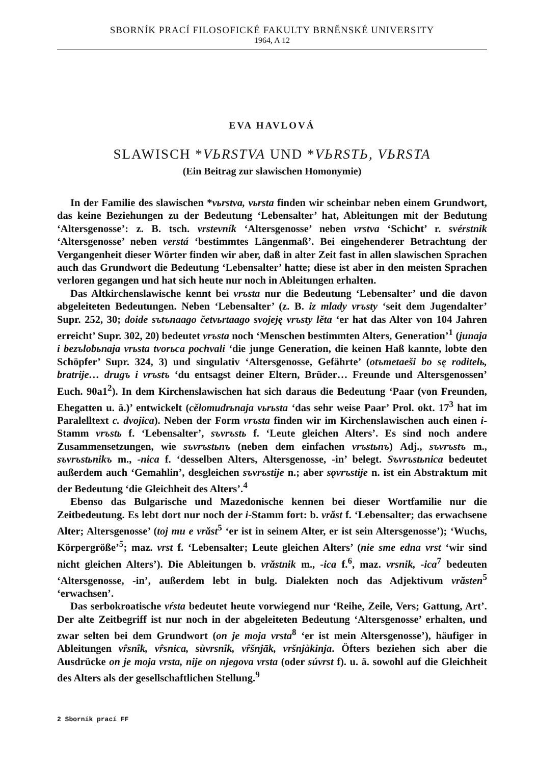SBORNÍK PRACÍ FILOSOFICKÉ FAKULTY BRNĚNSKÉ UNIVERSITY
1964, A 12
EVA HAVLOVÁ
SLAWISCH *VЬRSTVA UND *VЬRSTЬ, VЬRSTA
(Ein Beitrag zur slawischen Homonymie)
In der Familie des slawischen *vьrstva, vьrsta finden wir scheinbar neben einem Grundwort, das keine Beziehungen zu der Bedeutung ‘Lebensalter’ hat, Ableitungen mit der Bedutung ‘Altersgenosse’: z. B. tsch. vrstevník ‘Altersgenosse’ neben vrstva ‘Schicht’ r. svérstnik ‘Altersgenosse’ neben verstá ‘bestimmtes Längenmaß’. Bei eingehenderer Betrachtung der Vergangenheit dieser Wörter finden wir aber, daß in alter Zeit fast in allen slawischen Sprachen auch das Grundwort die Bedeutung ‘Lebensalter’ hatte; diese ist aber in den meisten Sprachen verloren gegangen und hat sich heute nur noch in Ableitungen erhalten.
Das Altkirchenslawische kennt bei vrъsta nur die Bedeutung ‘Lebensalter’ und die davon abgeleiteten Bedeutungen. Neben ‘Lebensalter’ (z. B. iz mlady vrъsty ‘seit dem Jugendalter’ Supr. 252, 30; doide sъtъnaago četvьrtaago svojeję vrъsty lěta ‘er hat das Alter von 104 Jahren erreicht’ Supr. 302, 20) bedeutet vrъsta noch ‘Menschen bestimmten Alters, Generation’<sup>1</sup> (junaja i bezъlobьnaja vrьsta tvorьca pochvali ‘die junge Generation, die keinen Haß kannte, lobte den Schöpfer’ Supr. 324, 3) und singulativ ‘Altersgenosse, Gefährte’ (otъmetaeši bo sę roditelь, bratrije… drugъ i vrъstъ ‘du entsagst deiner Eltern, Brüder… Freunde und Altersgenossen’ Euch. 90a1<sup>2</sup>). In dem Kirchenslawischen hat sich daraus die Bedeutung ‘Paar (von Freunden, Ehegatten u. ä.)’ entwickelt (cělomudrьnaja vьrьsta ‘das sehr weise Paar’ Prol. okt. 17<sup>3</sup> hat im Paralelltext c. dvojica). Neben der Form vrъsta finden wir im Kirchenslawischen auch einen i-Stamm vrъstь f. ‘Lebensalter’, sъvrъstь f. ‘Leute gleichen Alters’. Es sind noch andere Zusammensetzungen, wie sъvrъstьnъ (neben dem einfachen vrъstьnъ) Adj., sъvrъstъ m., sъvrъstьnikъ m., -nica f. ‘desselben Alters, Altersgenosse, -in’ belegt. Sъvrъstьnica bedeutet außerdem auch ‘Gemahlin’, desgleichen sъvrъstije n.; aber sǫvrъstije n. ist ein Abstraktum mit der Bedeutung ‘die Gleichheit des Alters’.<sup>4</sup>
Ebenso das Bulgarische und Mazedonische kennen bei dieser Wortfamilie nur die Zeitbedeutung. Es lebt dort nur noch der i-Stamm fort: b. vrăst f. ‘Lebensalter; das erwachsene Alter; Altersgenosse’ (toj mu e vrăst<sup>5</sup> ‘er ist in seinem Alter, er ist sein Altersgenosse’); ‘Wuchs, Körpergröße’<sup>5</sup>; maz. vrst f. ‘Lebensalter; Leute gleichen Alters’ (nie sme edna vrst ‘wir sind nicht gleichen Alters’). Die Ableitungen b. vrăstnik m., -ica f.<sup>6</sup>, maz. vrsnik, -ica<sup>7</sup> bedeuten ‘Altersgenosse, -in’, außerdem lebt in bulg. Dialekten noch das Adjektivum vrăsten<sup>5</sup> ‘erwachsen’.
Das serbokroatische vŕsta bedeutet heute vorwiegend nur ‘Reihe, Zeile, Vers; Gattung, Art’. Der alte Zeitbegriff ist nur noch in der abgeleiteten Bedeutung ‘Altersgenosse’ erhalten, und zwar selten bei dem Grundwort (on je moja vrsta<sup>8</sup> ‘er ist mein Altersgenosse’), häufiger in Ableitungen vr̂snîk, vr̂snica, sùvrsnîk, vr̂šnjāk, vršnjàkinja. Öfters beziehen sich aber die Ausdrücke on je moja vrsta, nije on njegova vrsta (oder súvrst f). u. ä. sowohl auf die Gleichheit des Alters als der gesellschaftlichen Stellung.<sup>9</sup>
2 Sborník prací FF